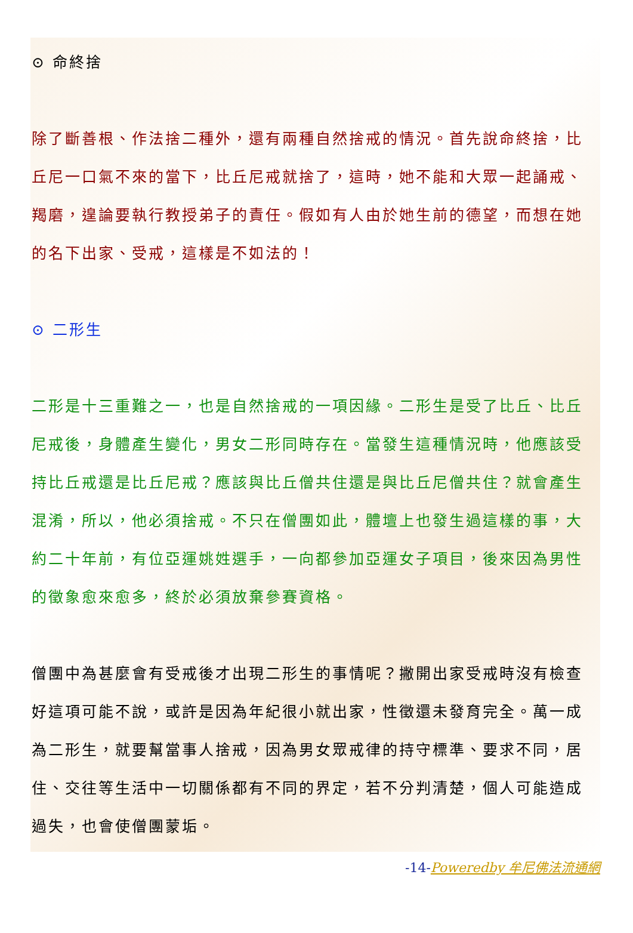⊙ 命終捨
除了斷善根、作法捨二種外，還有兩種自然捨戒的情況。首先說命終捨，比丘尼一口氣不來的當下，比丘尼戒就捨了，這時，她不能和大眾一起誦戒、羯磨，遑論要執行教授弟子的責任。假如有人由於她生前的德望，而想在她的名下出家、受戒，這樣是不如法的！
⊙ 二形生
二形是十三重難之一，也是自然捨戒的一項因緣。二形生是受了比丘、比丘尼戒後，身體產生變化，男女二形同時存在。當發生這種情況時，他應該受持比丘戒還是比丘尼戒？應該與比丘僧共住還是與比丘尼僧共住？就會產生混淆，所以，他必須捨戒。不只在僧團如此，體壇上也發生過這樣的事，大約二十年前，有位亞運姚姓選手，一向都參加亞運女子項目，後來因為男性的徵象愈來愈多，終於必須放棄參賽資格。
僧團中為甚麼會有受戒後才出現二形生的事情呢？撇開出家受戒時沒有檢查好這項可能不說，或許是因為年紀很小就出家，性徵還未發育完全。萬一成為二形生，就要幫當事人捨戒，因為男女眾戒律的持守標準、要求不同，居住、交往等生活中一切關係都有不同的界定，若不分判清楚，個人可能造成過失，也會使僧團蒙垢。
-14-Poweredby 牟尼佛法流通網